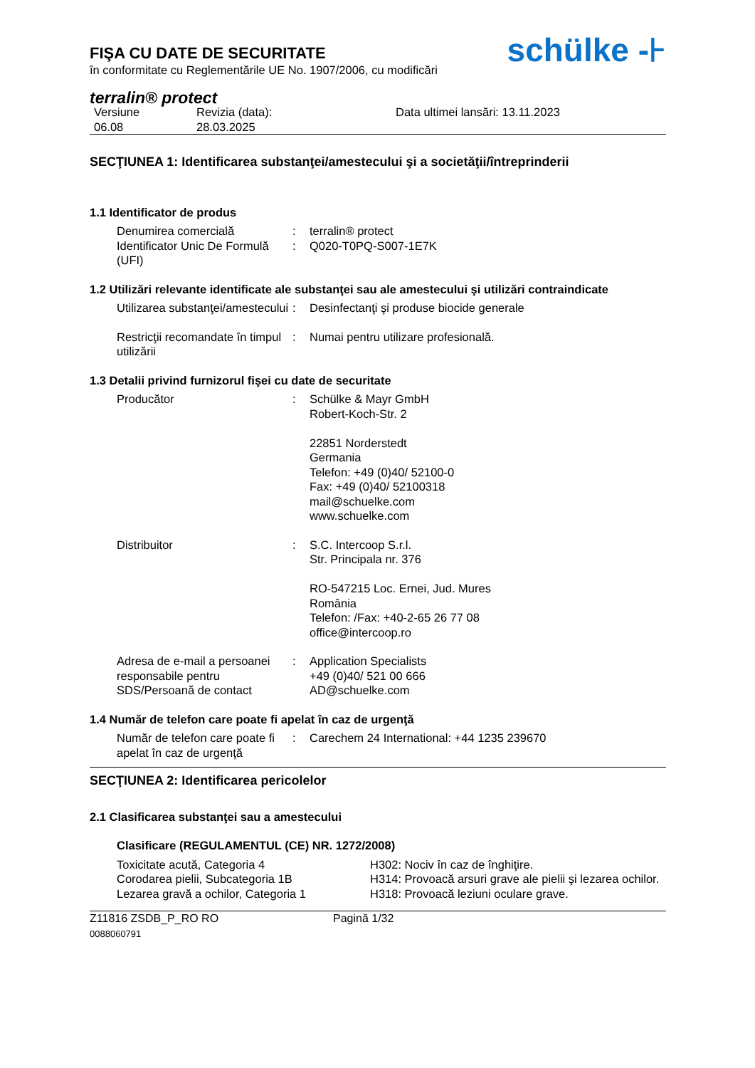FIŞA CU DATE DE SECURITATE
în conformitate cu Reglementările UE No. 1907/2006, cu modificări
schülke -⊦
terralin® protect
Versiune
06.08
Revizia (data):
28.03.2025
Data ultimei lansări: 13.11.2023
SECŢIUNEA 1: Identificarea substanţei/amestecului şi a societăţii/întreprinderii
1.1 Identificator de produs
Denumirea comercială : terralin® protect
Identificator Unic De Formulă (UFI)
: Q020-T0PQ-S007-1E7K
1.2 Utilizări relevante identificate ale substanţei sau ale amestecului şi utilizări contraindicate
Utilizarea substanţei/amestecului
: Desinfectanţi şi produse biocide generale
Restricţii recomandate în timpul utilizării
: Numai pentru utilizare profesională.
1.3 Detalii privind furnizorul fişei cu date de securitate
Producător : Schülke & Mayr GmbH
Robert-Koch-Str. 2
22851 Norderstedt
Germania
Telefon: +49 (0)40/ 52100-0
Fax: +49 (0)40/ 52100318
mail@schuelke.com
www.schuelke.com
Distribuitor : S.C. Intercoop S.r.l.
Str. Principala nr. 376
RO-547215 Loc. Ernei, Jud. Mures
România
Telefon: /Fax: +40-2-65 26 77 08
office@intercoop.ro
Adresa de e-mail a persoanei responsabile pentru SDS/Persoană de contact
: Application Specialists
+49 (0)40/ 521 00 666
AD@schuelke.com
1.4 Număr de telefon care poate fi apelat în caz de urgenţă
Număr de telefon care poate fi apelat în caz de urgenţă
: Carechem 24 International: +44 1235 239670
SECŢIUNEA 2: Identificarea pericolelor
2.1 Clasificarea substanţei sau a amestecului
Clasificare (REGULAMENTUL (CE) NR. 1272/2008)
Toxicitate acută, Categoria 4 H302: Nociv în caz de înghiţire.
Corodarea pielii, Subcategoria 1B H314: Provoacă arsuri grave ale pielii şi lezarea ochilor.
Lezarea gravă a ochilor, Categoria 1
H318: Provoacă leziuni oculare grave.
Z11816 ZSDB_P_RO RO
0088060791
Pagină 1/32